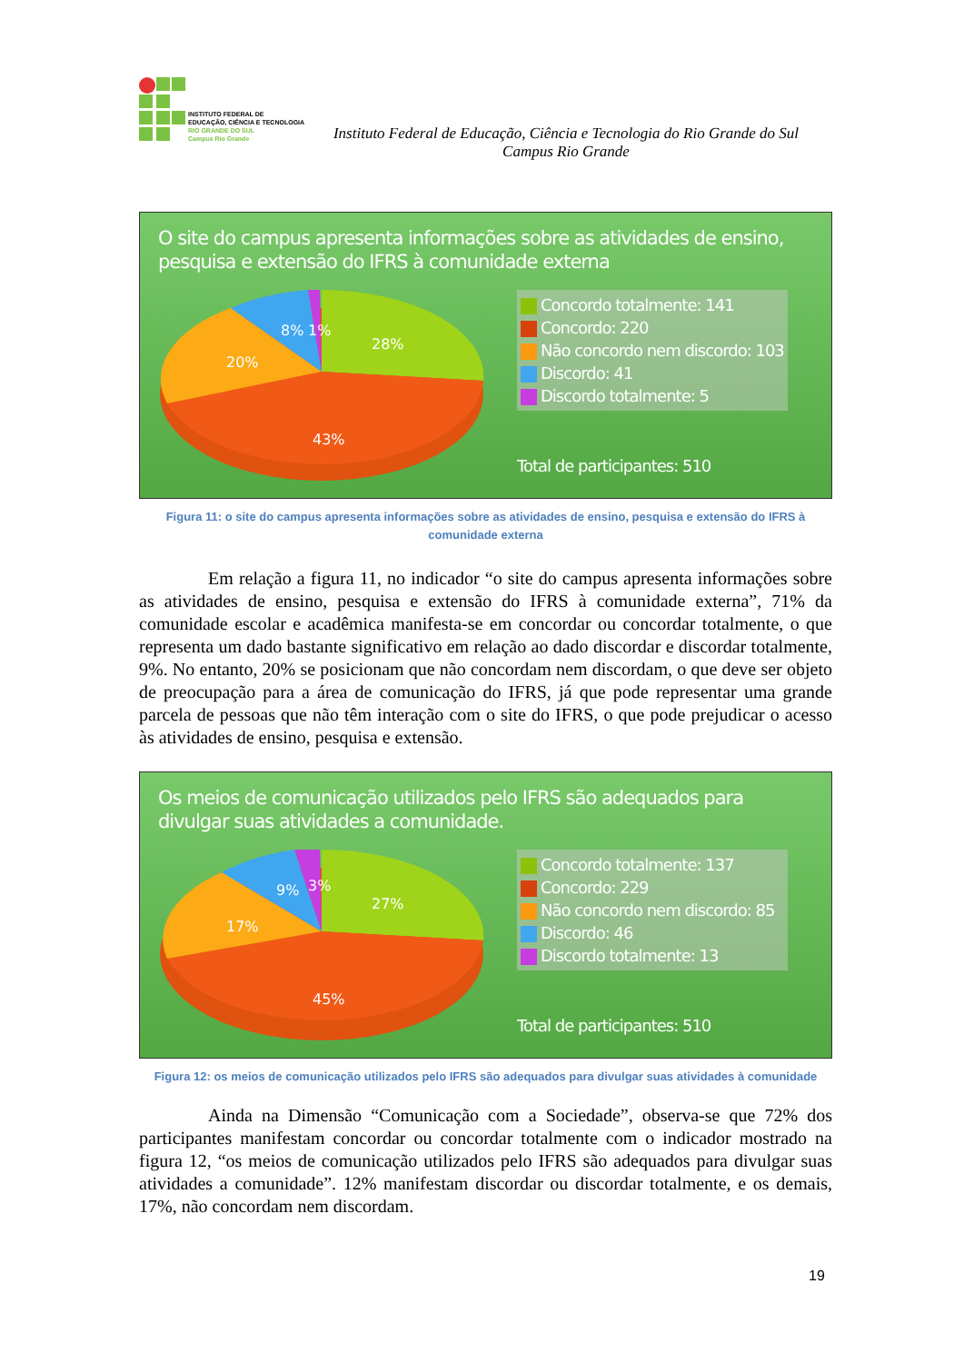INSTITUTO FEDERAL DE
EDUCAÇÃO, CIÊNCIA E TECNOLOGIA
RIO GRANDE DO SUL
Campus Rio Grande
Instituto Federal de Educação, Ciência e Tecnologia do Rio Grande do Sul
Campus Rio Grande
O site do campus apresenta informações sobre as atividades de ensino, pesquisa e extensão do IFRS à comunidade externa
28%
43%
20%
8%
1%
Concordo totalmente: 141
Concordo: 220
Não concordo nem discordo: 103
Discordo: 41
Discordo totalmente: 5
Total de participantes: 510
Figura 11: o site do campus apresenta informações sobre as atividades de ensino, pesquisa e extensão do IFRS à comunidade externa
Em relação a figura 11, no indicador “o site do campus apresenta informações sobre as atividades de ensino, pesquisa e extensão do IFRS à comunidade externa”, 71% da comunidade escolar e acadêmica manifesta-se em concordar ou concordar totalmente, o que representa um dado bastante significativo em relação ao dado discordar e discordar totalmente, 9%. No entanto, 20% se posicionam que não concordam nem discordam, o que deve ser objeto de preocupação para a área de comunicação do IFRS, já que pode representar uma grande parcela de pessoas que não têm interação com o site do IFRS, o que pode prejudicar o acesso às atividades de ensino, pesquisa e extensão.
Os meios de comunicação utilizados pelo IFRS são adequados para divulgar suas atividades a comunidade.
27%
45%
17%
9%
3%
Concordo totalmente: 137
Concordo: 229
Não concordo nem discordo: 85
Discordo: 46
Discordo totalmente: 13
Total de participantes: 510
Figura 12: os meios de comunicação utilizados pelo IFRS são adequados para divulgar suas atividades à comunidade
Ainda na Dimensão “Comunicação com a Sociedade”, observa-se que 72% dos participantes manifestam concordar ou concordar totalmente com o indicador mostrado na figura 12, “os meios de comunicação utilizados pelo IFRS são adequados para divulgar suas atividades a comunidade”. 12% manifestam discordar ou discordar totalmente, e os demais, 17%, não concordam nem discordam.
19